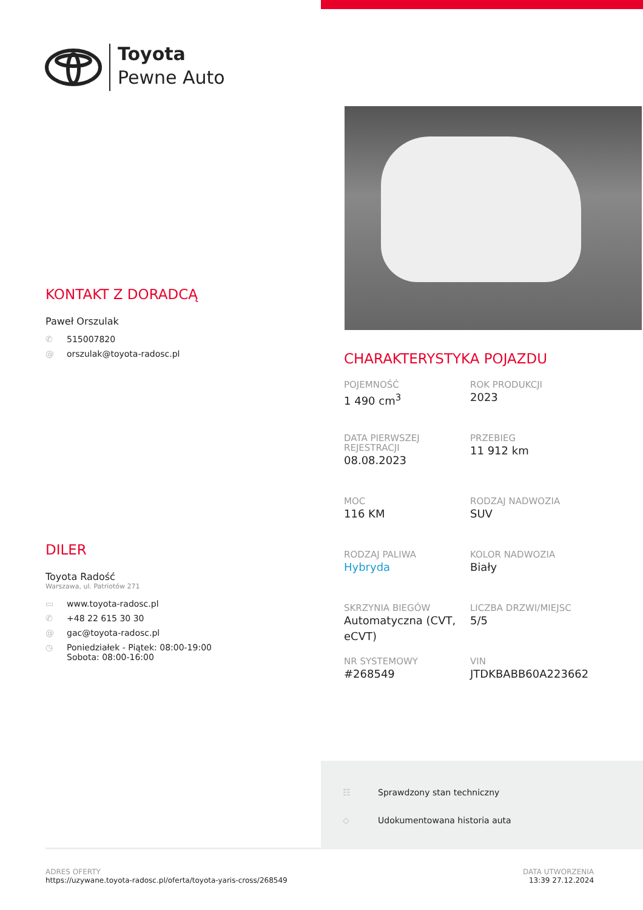Toyota
Pewne Auto
KONTAKT Z DORADCĄ
Paweł Orszulak
✆ 515007820
@ orszulak@toyota-radosc.pl
DILER
Toyota Radość
Warszawa, ul. Patriotów 271
▭ www.toyota-radosc.pl
✆ +48 22 615 30 30
@ gac@toyota-radosc.pl
◷ Poniedziałek - Piątek: 08:00-19:00
Sobota: 08:00-16:00
CHARAKTERYSTYKA POJAZDU
POJEMNOŚĆ
1 490 cm<sup>3</sup>
ROK PRODUKCJI
2023
DATA PIERWSZEJ REJESTRACJI
08.08.2023
PRZEBIEG
11 912 km
MOC
116 KM
RODZAJ NADWOZIA
SUV
RODZAJ PALIWA
Hybryda
KOLOR NADWOZIA
Biały
SKRZYNIA BIEGÓW
Automatyczna (CVT, eCVT)
LICZBA DRZWI/MIEJSC
5/5
NR SYSTEMOWY
#268549
VIN
JTDKBABB60A223662
☷ Sprawdzony stan techniczny
◇ Udokumentowana historia auta
ADRES OFERTY
https://uzywane.toyota-radosc.pl/oferta/toyota-yaris-cross/268549
DATA UTWORZENIA
13:39 27.12.2024